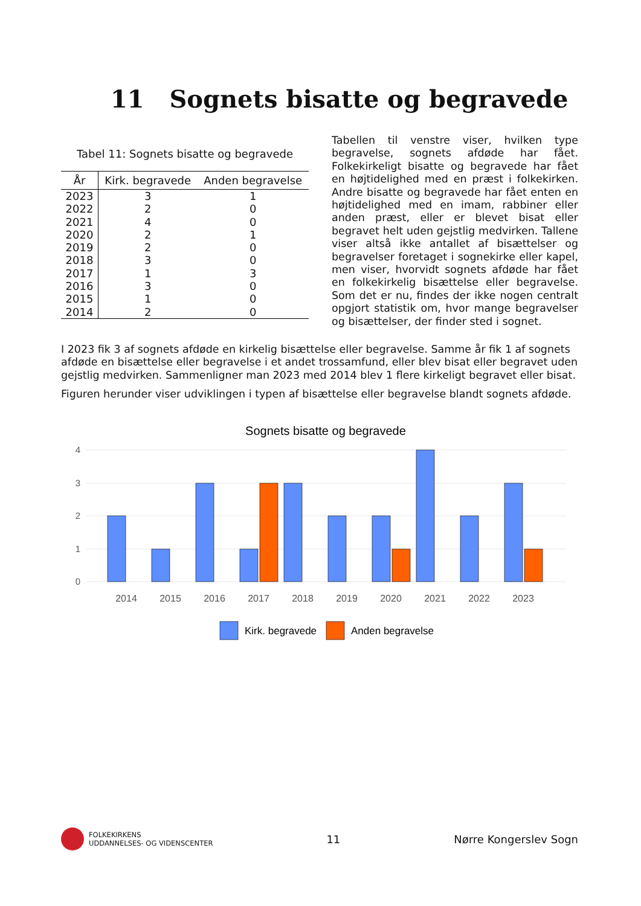11 Sognets bisatte og begravede
Tabel 11: Sognets bisatte og begravede
| År | Kirk. begravede | Anden begravelse |
| --- | --- | --- |
| 2023 | 3 | 1 |
| 2022 | 2 | 0 |
| 2021 | 4 | 0 |
| 2020 | 2 | 1 |
| 2019 | 2 | 0 |
| 2018 | 3 | 0 |
| 2017 | 1 | 3 |
| 2016 | 3 | 0 |
| 2015 | 1 | 0 |
| 2014 | 2 | 0 |
Tabellen til venstre viser, hvilken type begravelse, sognets afdøde har fået. Folkekirkeligt bisatte og begravede har fået en højtidelighed med en præst i folkekirken. Andre bisatte og begravede har fået enten en højtidelighed med en imam, rabbiner eller anden præst, eller er blevet bisat eller begravet helt uden gejstlig medvirken. Tallene viser altså ikke antallet af bisættelser og begravelser foretaget i sognekirke eller kapel, men viser, hvorvidt sognets afdøde har fået en folkekirkelig bisættelse eller begravelse. Som det er nu, findes der ikke nogen centralt opgjort statistik om, hvor mange begravelser og bisættelser, der finder sted i sognet.
I 2023 fik 3 af sognets afdøde en kirkelig bisættelse eller begravelse. Samme år fik 1 af sognets afdøde en bisættelse eller begravelse i et andet trossamfund, eller blev bisat eller begravet uden gejstlig medvirken. Sammenligner man 2023 med 2014 blev 1 flere kirkeligt begravet eller bisat.
Figuren herunder viser udviklingen i typen af bisættelse eller begravelse blandt sognets afdøde.
Sognets bisatte og begravede
4
3
2
1
0
2014
2015
2016
2017
2018
2019
2020
2021
2022
2023
Kirk. begravede
Anden begravelse
FOLKEKIRKENS
UDDANNELSES- OG VIDENSCENTER
11 Nørre Kongerslev Sogn